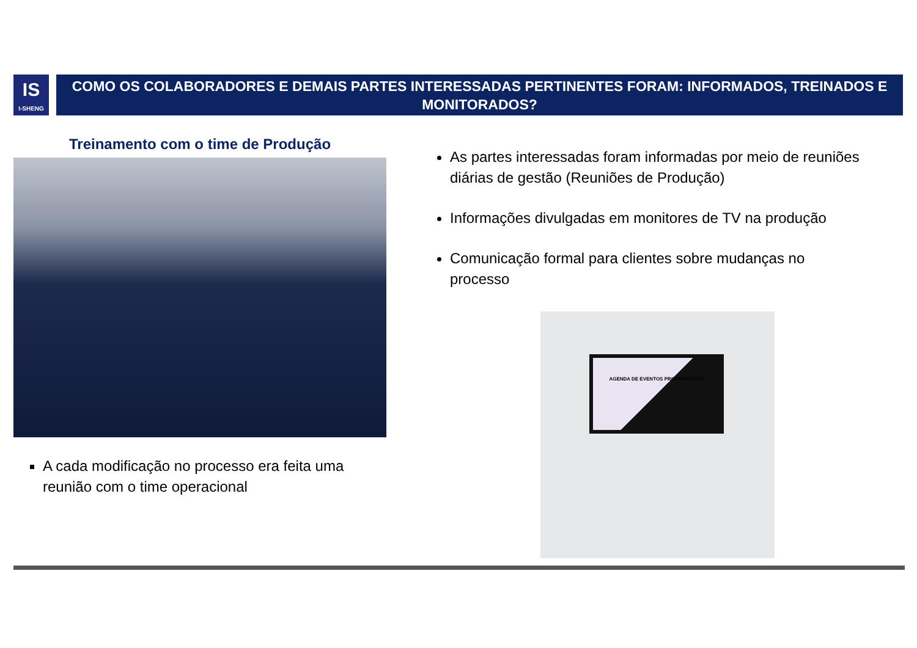IS
I-SHENG
COMO OS COLABORADORES E DEMAIS PARTES INTERESSADAS PERTINENTES FORAM: INFORMADOS, TREINADOS E MONITORADOS?
Treinamento com o time de Produção
A cada modificação no processo era feita uma reunião com o time operacional
As partes interessadas foram informadas por meio de reuniões diárias de gestão (Reuniões de Produção)
Informações divulgadas em monitores de TV na produção
Comunicação formal para clientes sobre mudanças no processo
AGENDA DE EVENTOS PROGRAMADOS